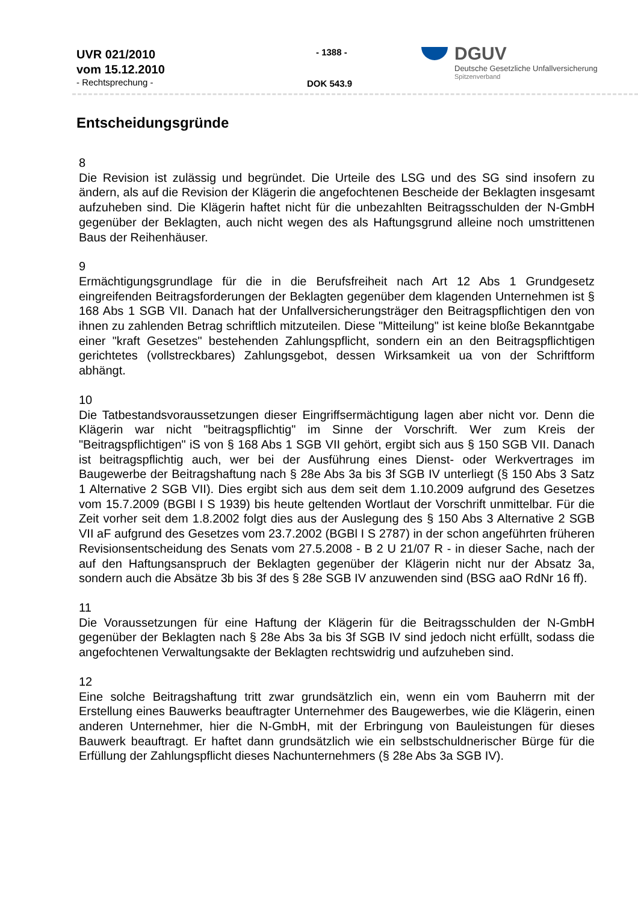UVR 021/2010
vom 15.12.2010
- Rechtsprechung -
- 1388 -
DOK 543.9
DGUV
Deutsche Gesetzliche Unfallversicherung
Spitzenverband
Entscheidungsgründe
8
Die Revision ist zulässig und begründet. Die Urteile des LSG und des SG sind insofern zu ändern, als auf die Revision der Klägerin die angefochtenen Bescheide der Beklagten insgesamt aufzuheben sind. Die Klägerin haftet nicht für die unbezahlten Beitragsschulden der N-GmbH gegenüber der Beklagten, auch nicht wegen des als Haftungsgrund alleine noch umstrittenen Baus der Reihenhäuser.
9
Ermächtigungsgrundlage für die in die Berufsfreiheit nach Art 12 Abs 1 Grundgesetz eingreifenden Beitragsforderungen der Beklagten gegenüber dem klagenden Unternehmen ist § 168 Abs 1 SGB VII. Danach hat der Unfallversicherungsträger den Beitragspflichtigen den von ihnen zu zahlenden Betrag schriftlich mitzuteilen. Diese "Mitteilung" ist keine bloße Bekanntgabe einer "kraft Gesetzes" bestehenden Zahlungspflicht, sondern ein an den Beitragspflichtigen gerichtetes (vollstreckbares) Zahlungsgebot, dessen Wirksamkeit ua von der Schriftform abhängt.
10
Die Tatbestandsvoraussetzungen dieser Eingriffsermächtigung lagen aber nicht vor. Denn die Klägerin war nicht "beitragspflichtig" im Sinne der Vorschrift. Wer zum Kreis der "Beitragspflichtigen" iS von § 168 Abs 1 SGB VII gehört, ergibt sich aus § 150 SGB VII. Danach ist beitragspflichtig auch, wer bei der Ausführung eines Dienst- oder Werkvertrages im Baugewerbe der Beitragshaftung nach § 28e Abs 3a bis 3f SGB IV unterliegt (§ 150 Abs 3 Satz 1 Alternative 2 SGB VII). Dies ergibt sich aus dem seit dem 1.10.2009 aufgrund des Gesetzes vom 15.7.2009 (BGBl I S 1939) bis heute geltenden Wortlaut der Vorschrift unmittelbar. Für die Zeit vorher seit dem 1.8.2002 folgt dies aus der Auslegung des § 150 Abs 3 Alternative 2 SGB VII aF aufgrund des Gesetzes vom 23.7.2002 (BGBl I S 2787) in der schon angeführten früheren Revisionsentscheidung des Senats vom 27.5.2008 - B 2 U 21/07 R - in dieser Sache, nach der auf den Haftungsanspruch der Beklagten gegenüber der Klägerin nicht nur der Absatz 3a, sondern auch die Absätze 3b bis 3f des § 28e SGB IV anzuwenden sind (BSG aaO RdNr 16 ff).
11
Die Voraussetzungen für eine Haftung der Klägerin für die Beitragsschulden der N-GmbH gegenüber der Beklagten nach § 28e Abs 3a bis 3f SGB IV sind jedoch nicht erfüllt, sodass die angefochtenen Verwaltungsakte der Beklagten rechtswidrig und aufzuheben sind.
12
Eine solche Beitragshaftung tritt zwar grundsätzlich ein, wenn ein vom Bauherrn mit der Erstellung eines Bauwerks beauftragter Unternehmer des Baugewerbes, wie die Klägerin, einen anderen Unternehmer, hier die N-GmbH, mit der Erbringung von Bauleistungen für dieses Bauwerk beauftragt. Er haftet dann grundsätzlich wie ein selbstschuldnerischer Bürge für die Erfüllung der Zahlungspflicht dieses Nachunternehmers (§ 28e Abs 3a SGB IV).